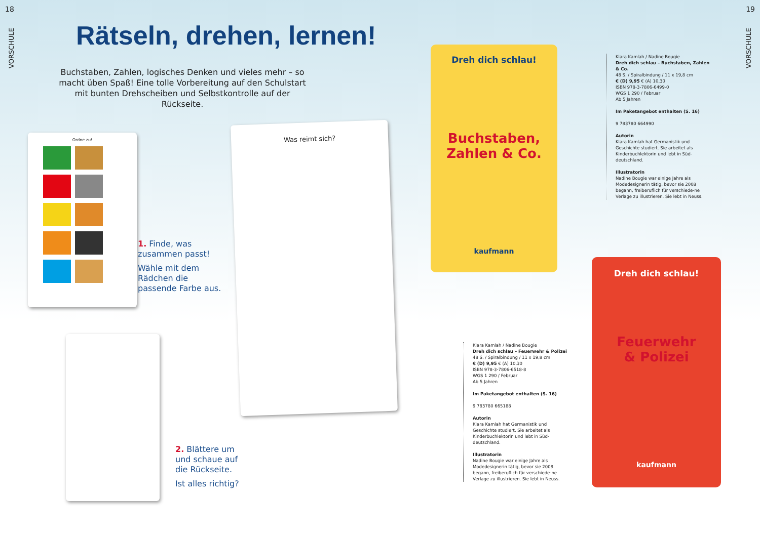18 19
VORSCHULE
VORSCHULE
Rätseln, drehen, lernen!
Buchstaben, Zahlen, logisches Denken und vieles mehr – so macht üben Spaß! Eine tolle Vorbereitung auf den Schulstart mit bunten Drehscheiben und Selbstkontrolle auf der Rückseite.
Ordne zu!
1. Finde, was zusammen passt!
Wähle mit dem Rädchen die passende Farbe aus.
2. Blättere um und schaue auf die Rückseite.
Ist alles richtig?
Was reimt sich?
Dreh dich schlau!
Buchstaben,
Zahlen & Co.
kaufmann
Klara Kamlah / Nadine Bougie
Dreh dich schlau – Buchstaben, Zahlen & Co.
48 S. / Spiralbindung / 11 x 19,8 cm
€ (D) 9,95 € (A) 10,30
ISBN 978-3-7806-6499-0
WGS 1 290 / Februar
Ab 5 Jahren
Im Paketangebot enthalten (S. 16)
9 783780 664990
Autorin
Klara Kamlah hat Germanistik und Geschichte studiert. Sie arbeitet als Kinderbuchlektorin und lebt in Süd-deutschland.
Illustratorin
Nadine Bougie war einige Jahre als Modedesignerin tätig, bevor sie 2008 begann, freiberuflich für verschiede-ne Verlage zu illustrieren. Sie lebt in Neuss.
Klara Kamlah / Nadine Bougie
Dreh dich schlau – Feuerwehr & Polizei
48 S. / Spiralbindung / 11 x 19,8 cm
€ (D) 9,95 € (A) 10,30
ISBN 978-3-7806-6518-8
WGS 1 290 / Februar
Ab 5 Jahren
Im Paketangebot enthalten (S. 16)
9 783780 665188
Autorin
Klara Kamlah hat Germanistik und Geschichte studiert. Sie arbeitet als Kinderbuchlektorin und lebt in Süd-deutschland.
Illustratorin
Nadine Bougie war einige Jahre als Modedesignerin tätig, bevor sie 2008 begann, freiberuflich für verschiede-ne Verlage zu illustrieren. Sie lebt in Neuss.
Dreh dich schlau!
Feuerwehr
& Polizei
kaufmann